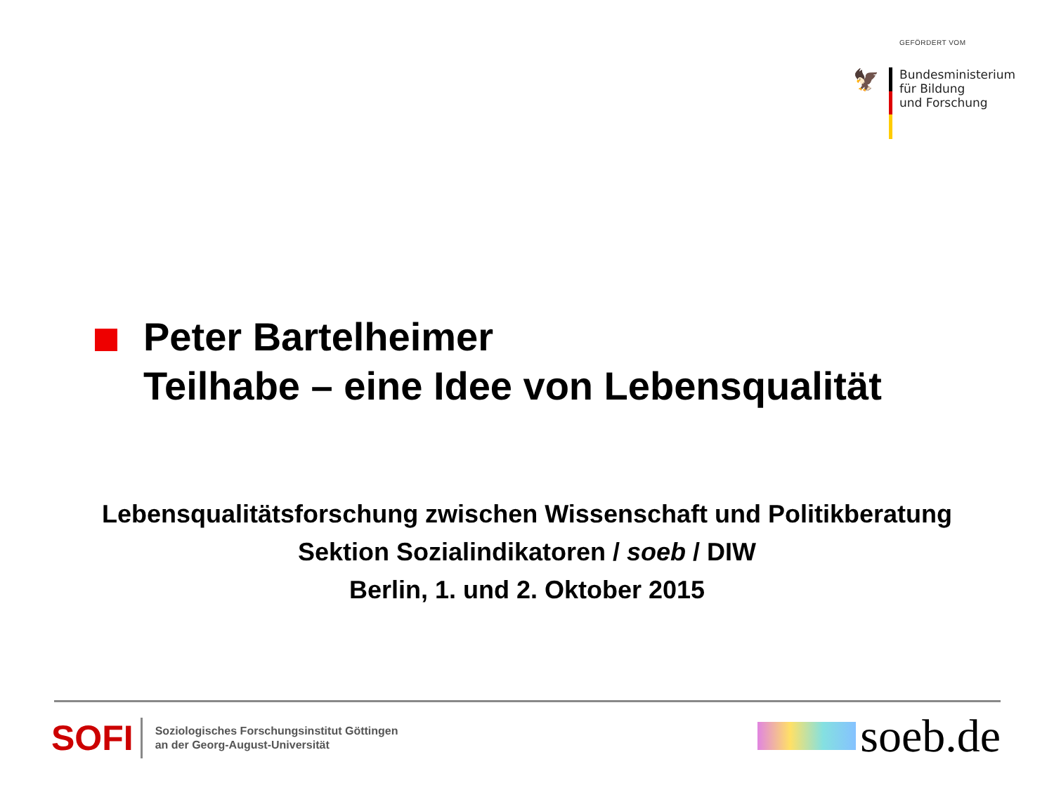GEFÖRDERT VOM
🦅
Bundesministerium
für Bildung
und Forschung
Peter Bartelheimer
Teilhabe – eine Idee von Lebensqualität
Lebensqualitätsforschung zwischen Wissenschaft und Politikberatung
Sektion Sozialindikatoren / soeb / DIW
Berlin, 1. und 2. Oktober 2015
SOFI
Soziologisches Forschungsinstitut Göttingen
an der Georg-August-Universität
soeb.de